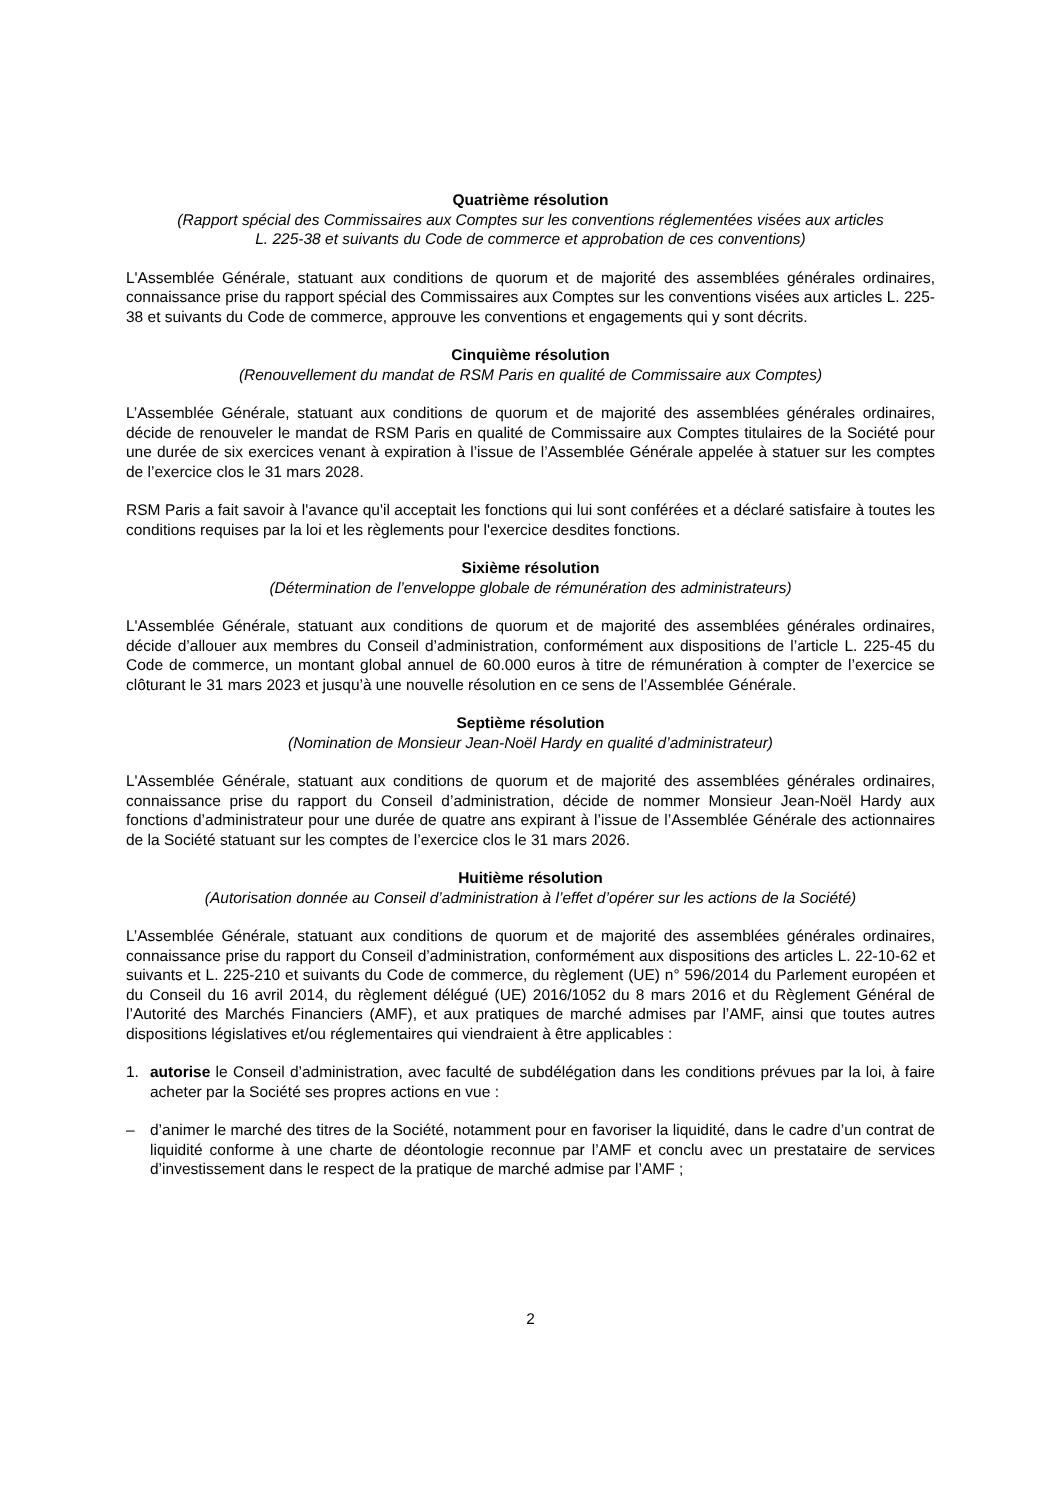Quatrième résolution
(Rapport spécial des Commissaires aux Comptes sur les conventions réglementées visées aux articles
L. 225-38 et suivants du Code de commerce et approbation de ces conventions)
L'Assemblée Générale, statuant aux conditions de quorum et de majorité des assemblées générales ordinaires, connaissance prise du rapport spécial des Commissaires aux Comptes sur les conventions visées aux articles L. 225-38 et suivants du Code de commerce, approuve les conventions et engagements qui y sont décrits.
Cinquième résolution
(Renouvellement du mandat de RSM Paris en qualité de Commissaire aux Comptes)
L’Assemblée Générale, statuant aux conditions de quorum et de majorité des assemblées générales ordinaires, décide de renouveler le mandat de RSM Paris en qualité de Commissaire aux Comptes titulaires de la Société pour une durée de six exercices venant à expiration à l’issue de l’Assemblée Générale appelée à statuer sur les comptes de l’exercice clos le 31 mars 2028.
RSM Paris a fait savoir à l'avance qu'il acceptait les fonctions qui lui sont conférées et a déclaré satisfaire à toutes les conditions requises par la loi et les règlements pour l'exercice desdites fonctions.
Sixième résolution
(Détermination de l’enveloppe globale de rémunération des administrateurs)
L'Assemblée Générale, statuant aux conditions de quorum et de majorité des assemblées générales ordinaires, décide d’allouer aux membres du Conseil d’administration, conformément aux dispositions de l’article L. 225-45 du Code de commerce, un montant global annuel de 60.000 euros à titre de rémunération à compter de l’exercice se clôturant le 31 mars 2023 et jusqu’à une nouvelle résolution en ce sens de l’Assemblée Générale.
Septième résolution
(Nomination de Monsieur Jean-Noël Hardy en qualité d’administrateur)
L'Assemblée Générale, statuant aux conditions de quorum et de majorité des assemblées générales ordinaires, connaissance prise du rapport du Conseil d’administration, décide de nommer Monsieur Jean-Noël Hardy aux fonctions d’administrateur pour une durée de quatre ans expirant à l’issue de l’Assemblée Générale des actionnaires de la Société statuant sur les comptes de l’exercice clos le 31 mars 2026.
Huitième résolution
(Autorisation donnée au Conseil d’administration à l’effet d’opérer sur les actions de la Société)
L’Assemblée Générale, statuant aux conditions de quorum et de majorité des assemblées générales ordinaires, connaissance prise du rapport du Conseil d’administration, conformément aux dispositions des articles L. 22-10-62 et suivants et L. 225-210 et suivants du Code de commerce, du règlement (UE) n° 596/2014 du Parlement européen et du Conseil du 16 avril 2014, du règlement délégué (UE) 2016/1052 du 8 mars 2016 et du Règlement Général de l’Autorité des Marchés Financiers (AMF), et aux pratiques de marché admises par l’AMF, ainsi que toutes autres dispositions législatives et/ou réglementaires qui viendraient à être applicables :
1. autorise le Conseil d’administration, avec faculté de subdélégation dans les conditions prévues par la loi, à faire acheter par la Société ses propres actions en vue :
– d’animer le marché des titres de la Société, notamment pour en favoriser la liquidité, dans le cadre d’un contrat de liquidité conforme à une charte de déontologie reconnue par l’AMF et conclu avec un prestataire de services d’investissement dans le respect de la pratique de marché admise par l’AMF ;
2